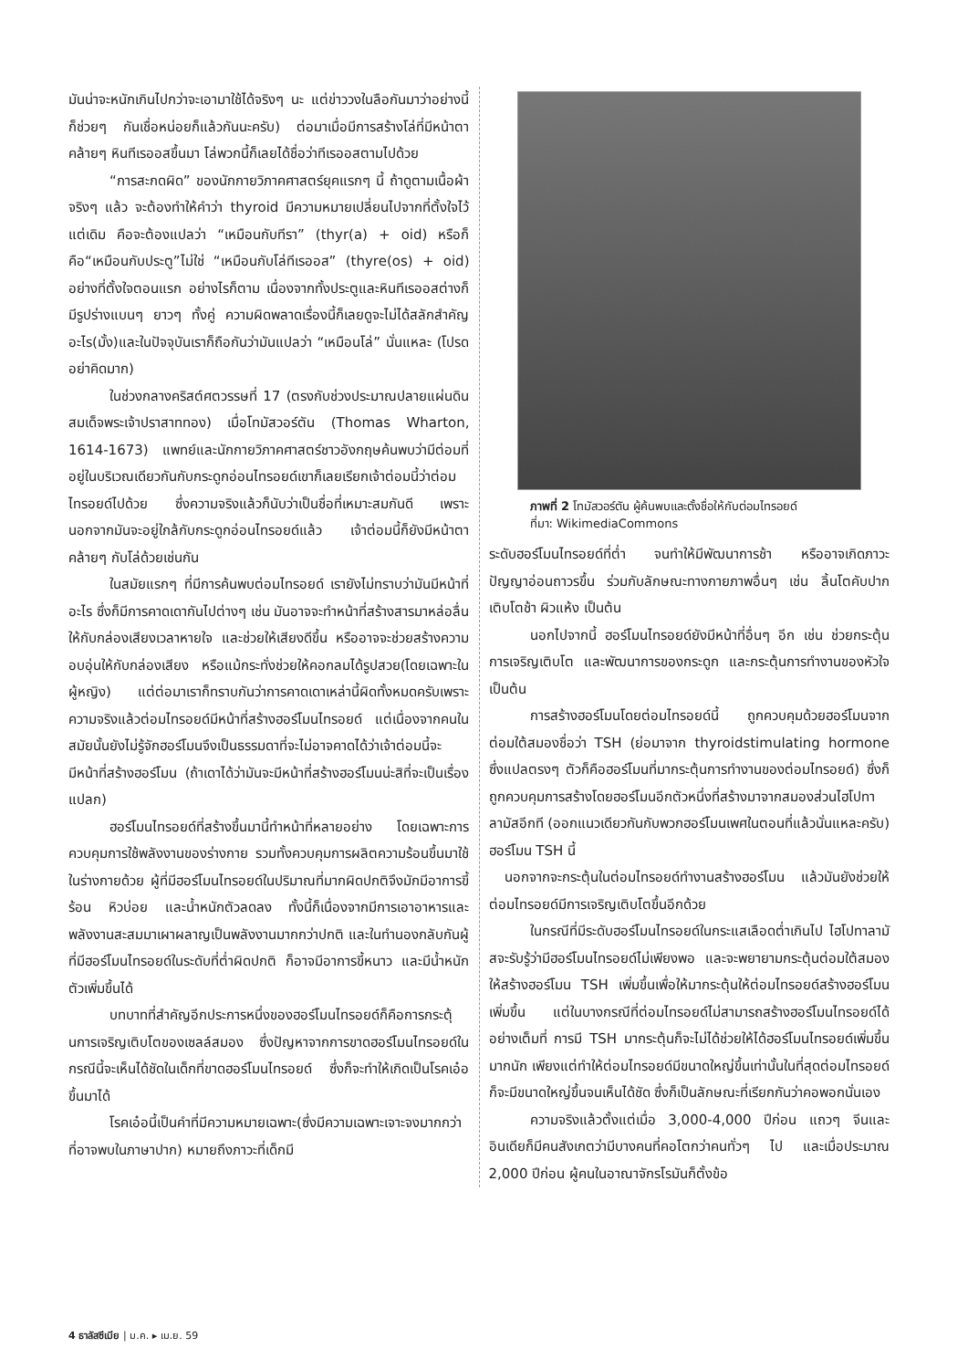มันน่าจะหนักเกินไปกว่าจะเอามาใช้ได้จริงๆ นะ แต่ข่าววงในลือกันมาว่าอย่างนี้ก็ช่วยๆ กันเชื่อหน่อยก็แล้วกันนะครับ) ต่อมาเมื่อมีการสร้างโล่ที่มีหน้าตาคล้ายๆ หินทีเรออสขึ้นมา โล่พวกนี้ก็เลยได้ชื่อว่าทีเรออสตามไปด้วย
“การสะกดผิด” ของนักกายวิภาคศาสตร์ยุคแรกๆ นี้ ถ้าดูตามเนื้อผ้าจริงๆ แล้ว จะต้องทำให้คำว่า thyroid มีความหมายเปลี่ยนไปจากที่ตั้งใจไว้แต่เดิม คือจะต้องแปลว่า “เหมือนกับทีรา” (thyr(a) + oid) หรือก็คือ“เหมือนกับประตู”ไม่ใช่ “เหมือนกับโล่ทีเรออส” (thyre(os) + oid) อย่างที่ตั้งใจตอนแรก อย่างไรก็ตาม เนื่องจากทั้งประตูและหินทีเรออสต่างก็มีรูปร่างแบนๆ ยาวๆ ทั้งคู่ ความผิดพลาดเรื่องนี้ก็เลยดูจะไม่ได้สลักสำคัญอะไร(มั้ง)และในปัจจุบันเราก็ถือกันว่ามันแปลว่า “เหมือนโล่” นั่นแหละ (โปรดอย่าคิดมาก)
ในช่วงกลางคริสต์ศตวรรษที่ 17 (ตรงกับช่วงประมาณปลายแผ่นดินสมเด็จพระเจ้าปราสาททอง) เมื่อโทมัสวอร์ตัน (Thomas Wharton, 1614-1673) แพทย์และนักกายวิภาคศาสตร์ชาวอังกฤษค้นพบว่ามีต่อมที่อยู่ในบริเวณเดียวกันกับกระดูกอ่อนไทรอยด์เขาก็เลยเรียกเจ้าต่อมนี้ว่าต่อมไทรอยด์ไปด้วย ซึ่งความจริงแล้วก็นับว่าเป็นชื่อที่เหมาะสมกันดี เพราะนอกจากมันจะอยู่ใกล้กับกระดูกอ่อนไทรอยด์แล้ว เจ้าต่อมนี้ก็ยังมีหน้าตาคล้ายๆ กับโล่ด้วยเช่นกัน
ในสมัยแรกๆ ที่มีการค้นพบต่อมไทรอยด์ เรายังไม่ทราบว่ามันมีหน้าที่อะไร ซึ่งก็มีการคาดเดากันไปต่างๆ เช่น มันอาจจะทำหน้าที่สร้างสารมาหล่อลื่นให้กับกล่องเสียงเวลาหายใจ และช่วยให้เสียงดีขึ้น หรืออาจจะช่วยสร้างความอบอุ่นให้กับกล่องเสียง หรือแม้กระทั่งช่วยให้คอกลมได้รูปสวย(โดยเฉพาะในผู้หญิง) แต่ต่อมาเราก็ทราบกันว่าการคาดเดาเหล่านี้ผิดทั้งหมดครับเพราะความจริงแล้วต่อมไทรอยด์มีหน้าที่สร้างฮอร์โมนไทรอยด์ แต่เนื่องจากคนในสมัยนั้นยังไม่รู้จักฮอร์โมนจึงเป็นธรรมดาที่จะไม่อาจคาดได้ว่าเจ้าต่อมนี้จะมีหน้าที่สร้างฮอร์โมน (ถ้าเดาได้ว่ามันจะมีหน้าที่สร้างฮอร์โมนน่ะสิที่จะเป็นเรื่องแปลก)
ฮอร์โมนไทรอยด์ที่สร้างขึ้นมานี้ทำหน้าที่หลายอย่าง โดยเฉพาะการควบคุมการใช้พลังงานของร่างกาย รวมทั้งควบคุมการผลิตความร้อนขึ้นมาใช้ในร่างกายด้วย ผู้ที่มีฮอร์โมนไทรอยด์ในปริมาณที่มากผิดปกติจึงมักมีอาการขี้ร้อน หิวบ่อย และน้ำหนักตัวลดลง ทั้งนี้ก็เนื่องจากมีการเอาอาหารและพลังงานสะสมมาเผาผลาญเป็นพลังงานมากกว่าปกติ และในทำนองกลับกันผู้ที่มีฮอร์โมนไทรอยด์ในระดับที่ต่ำผิดปกติ ก็อาจมีอาการขี้หนาว และมีน้ำหนักตัวเพิ่มขึ้นได้
บทบาทที่สำคัญอีกประการหนึ่งของฮอร์โมนไทรอยด์ก็คือการกระตุ้นการเจริญเติบโตของเซลล์สมอง ซึ่งปัญหาจากการขาดฮอร์โมนไทรอยด์ในกรณีนี้จะเห็นได้ชัดในเด็กที่ขาดฮอร์โมนไทรอยด์ ซึ่งก็จะทำให้เกิดเป็นโรคเอ๋อขึ้นมาได้
โรคเอ๋อนี้เป็นคำที่มีความหมายเฉพาะ(ซึ่งมีความเฉพาะเจาะจงมากกว่าที่อาจพบในภาษาปาก) หมายถึงภาวะที่เด็กมี
ภาพที่ 2 โทมัสวอร์ตัน ผู้ค้นพบและตั้งชื่อให้กับต่อมไทรอยด์
ที่มา: WikimediaCommons
ระดับฮอร์โมนไทรอยด์ที่ต่ำ จนทำให้มีพัฒนาการช้า หรืออาจเกิดภาวะปัญญาอ่อนถาวรขึ้น ร่วมกับลักษณะทางกายภาพอื่นๆ เช่น ลิ้นโตคับปาก เติบโตช้า ผิวแห้ง เป็นต้น
นอกไปจากนี้ ฮอร์โมนไทรอยด์ยังมีหน้าที่อื่นๆ อีก เช่น ช่วยกระตุ้นการเจริญเติบโต และพัฒนาการของกระดูก และกระตุ้นการทำงานของหัวใจ เป็นต้น
การสร้างฮอร์โมนโดยต่อมไทรอยด์นี้ ถูกควบคุมด้วยฮอร์โมนจากต่อมใต้สมองชื่อว่า TSH (ย่อมาจาก thyroidstimulating hormone ซึ่งแปลตรงๆ ตัวก็คือฮอร์โมนที่มากระตุ้นการทำงานของต่อมไทรอยด์) ซึ่งก็ถูกควบคุมการสร้างโดยฮอร์โมนอีกตัวหนึ่งที่สร้างมาจากสมองส่วนไฮโปทาลามัสอีกที (ออกแนวเดียวกันกับพวกฮอร์โมนเพศในตอนที่แล้วนั่นแหละครับ) ฮอร์โมน TSH นี้
นอกจากจะกระตุ้นในต่อมไทรอยด์ทำงานสร้างฮอร์โมน แล้วมันยังช่วยให้ต่อมไทรอยด์มีการเจริญเติบโตขึ้นอีกด้วย
ในกรณีที่มีระดับฮอร์โมนไทรอยด์ในกระแสเลือดต่ำเกินไป ไฮโปทาลามัสจะรับรู้ว่ามีฮอร์โมนไทรอยด์ไม่เพียงพอ และจะพยายามกระตุ้นต่อมใต้สมองให้สร้างฮอร์โมน TSH เพิ่มขึ้นเพื่อให้มากระตุ้นให้ต่อมไทรอยด์สร้างฮอร์โมนเพิ่มขึ้น แต่ในบางกรณีที่ต่อมไทรอยด์ไม่สามารถสร้างฮอร์โมนไทรอยด์ได้อย่างเต็มที่ การมี TSH มากระตุ้นก็จะไม่ได้ช่วยให้ได้ฮอร์โมนไทรอยด์เพิ่มขึ้นมากนัก เพียงแต่ทำให้ต่อมไทรอยด์มีขนาดใหญ่ขึ้นเท่านั้นในที่สุดต่อมไทรอยด์ก็จะมีขนาดใหญ่ขึ้นจนเห็นได้ชัด ซึ่งก็เป็นลักษณะที่เรียกกันว่าคอพอกนั่นเอง
ความจริงแล้วตั้งแต่เมื่อ 3,000-4,000 ปีก่อน แถวๆ จีนและอินเดียก็มีคนสังเกตว่ามีบางคนที่คอโตกว่าคนทั่วๆ ไป และเมื่อประมาณ 2,000 ปีก่อน ผู้คนในอาณาจักรโรมันก็ตั้งข้อ
4 ธาลัสซีเมีย | ม.ค. ▸ เม.ย. 59